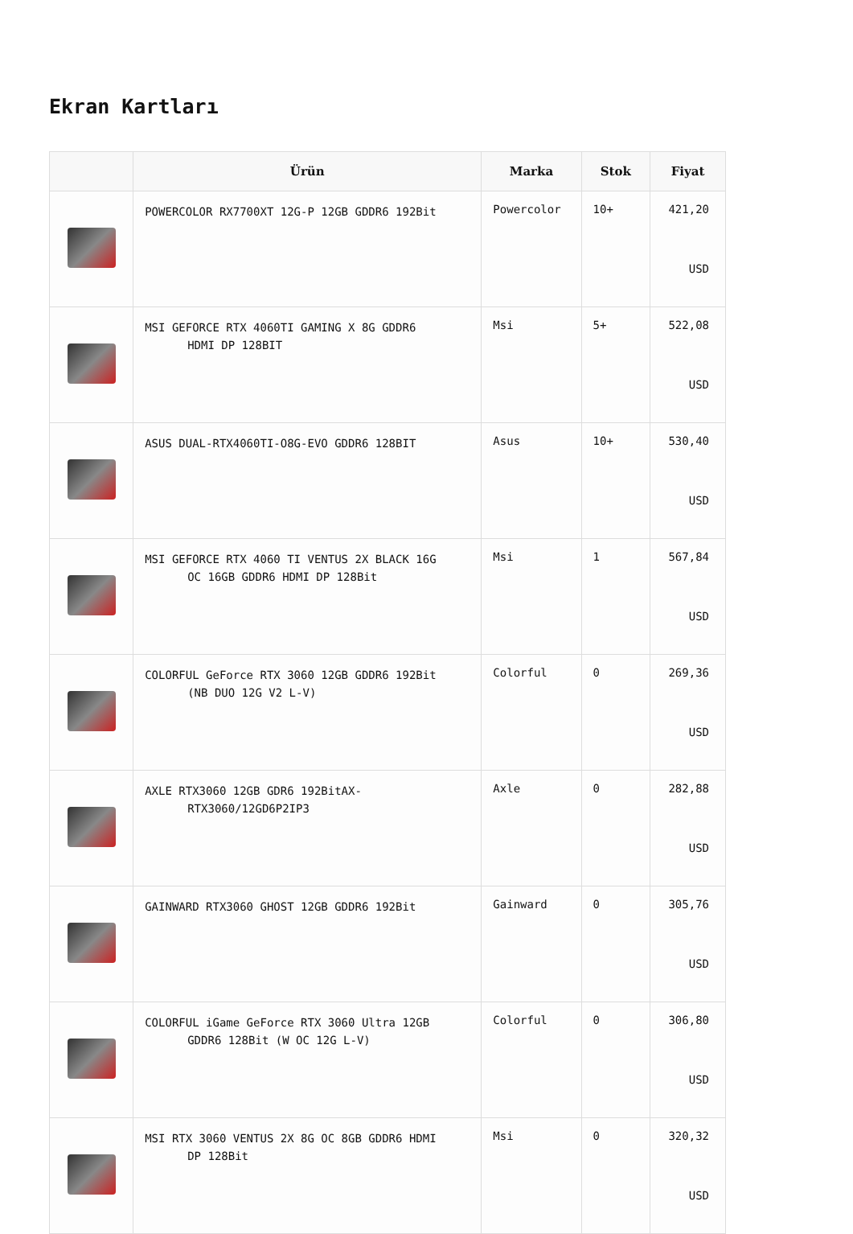Ekran Kartları
| | Ürün | Marka | Stok | Fiyat |
| --- | --- | --- | --- | --- |
| | POWERCOLOR RX7700XT 12G-P 12GB GDDR6 192Bit | Powercolor | 10+ | 421,20 USD |
| | MSI GEFORCE RTX 4060TI GAMING X 8G GDDR6 HDMI DP 128BIT | Msi | 5+ | 522,08 USD |
| | ASUS DUAL-RTX4060TI-O8G-EVO GDDR6 128BIT | Asus | 10+ | 530,40 USD |
| | MSI GEFORCE RTX 4060 TI VENTUS 2X BLACK 16G OC 16GB GDDR6 HDMI DP 128Bit | Msi | 1 | 567,84 USD |
| | COLORFUL GeForce RTX 3060 12GB GDDR6 192Bit (NB DUO 12G V2 L-V) | Colorful | 0 | 269,36 USD |
| | AXLE RTX3060 12GB GDR6 192BitAX- RTX3060/12GD6P2IP3 | Axle | 0 | 282,88 USD |
| | GAINWARD RTX3060 GHOST 12GB GDDR6 192Bit | Gainward | 0 | 305,76 USD |
| | COLORFUL iGame GeForce RTX 3060 Ultra 12GB GDDR6 128Bit (W OC 12G L-V) | Colorful | 0 | 306,80 USD |
| | MSI RTX 3060 VENTUS 2X 8G OC 8GB GDDR6 HDMI DP 128Bit | Msi | 0 | 320,32 USD |